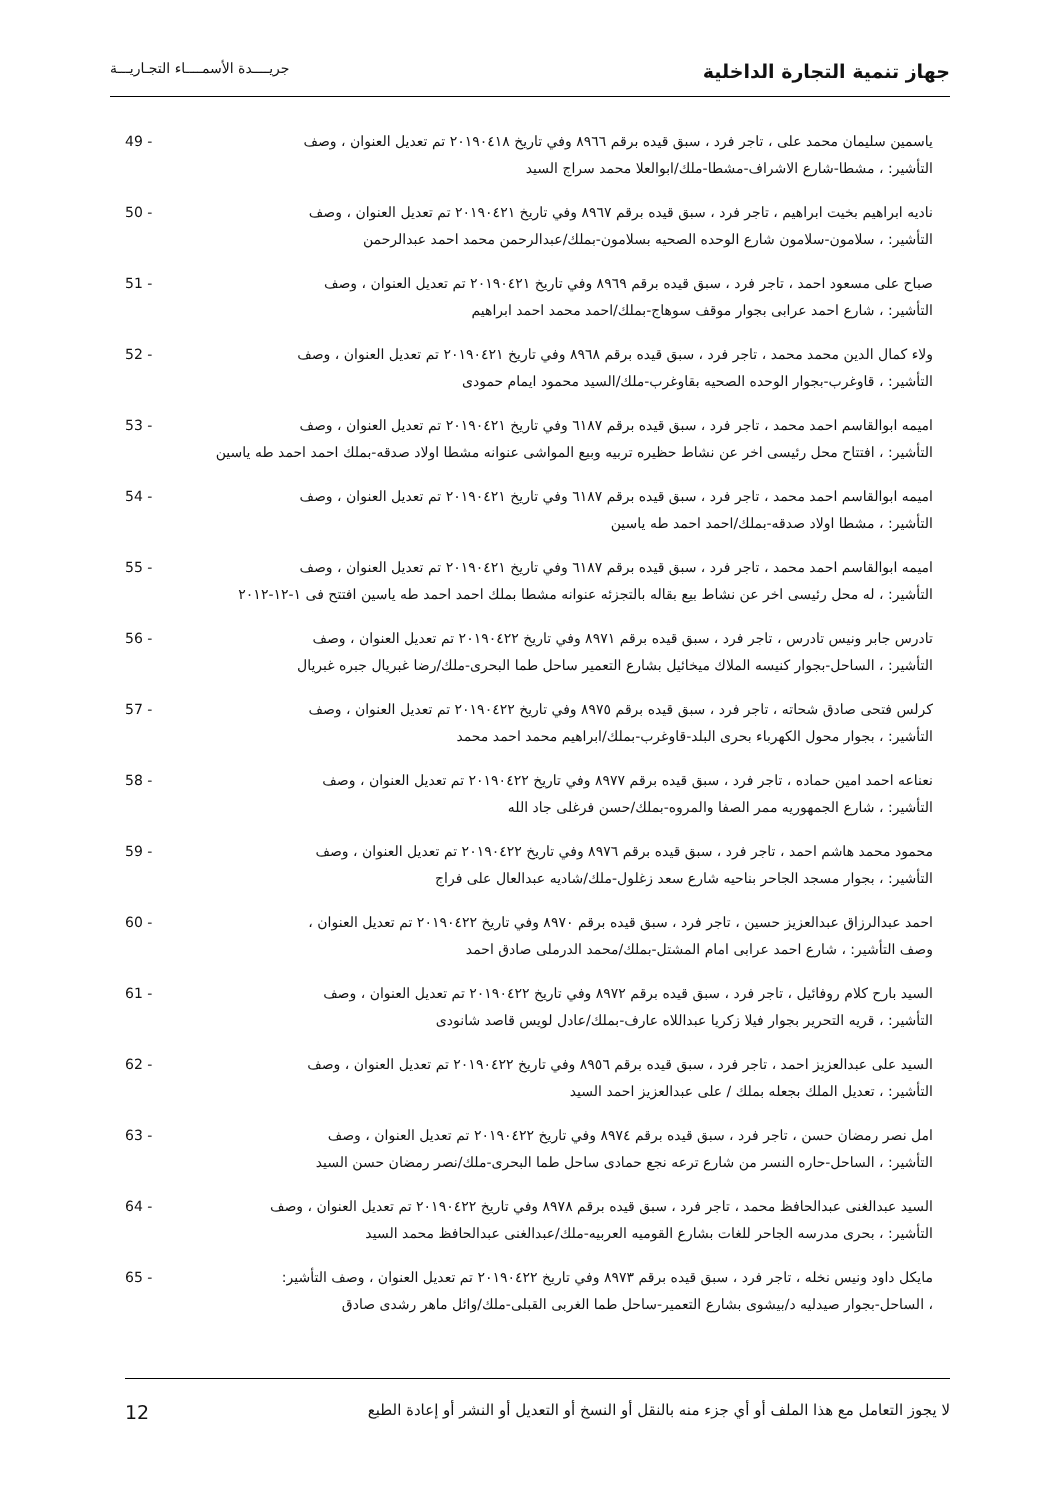جهاز تنمية التجارة الداخلية
جريــــدة الأسمــــاء التجـاريـــة
ياسمين سليمان محمد على ، تاجر فرد ، سبق قيده برقم ٨٩٦٦ وفي تاريخ ٢٠١٩٠٤١٨ تم تعديل العنوان ، وصف 49 -
التأشير: ، مشطا-شارع الاشراف-مشطا-ملك/ابوالعلا محمد سراج السيد
ناديه ابراهيم بخيت ابراهيم ، تاجر فرد ، سبق قيده برقم ٨٩٦٧ وفي تاريخ ٢٠١٩٠٤٢١ تم تعديل العنوان ، وصف 50 -
التأشير: ، سلامون-سلامون شارع الوحده الصحيه بسلامون-بملك/عبدالرحمن محمد احمد عبدالرحمن
صباح على مسعود احمد ، تاجر فرد ، سبق قيده برقم ٨٩٦٩ وفي تاريخ ٢٠١٩٠٤٢١ تم تعديل العنوان ، وصف 51 -
التأشير: ، شارع احمد عرابى بجوار موقف سوهاج-بملك/احمد محمد احمد ابراهيم
ولاء كمال الدين محمد محمد ، تاجر فرد ، سبق قيده برقم ٨٩٦٨ وفي تاريخ ٢٠١٩٠٤٢١ تم تعديل العنوان ، وصف 52 -
التأشير: ، قاوغرب-بجوار الوحده الصحيه بقاوغرب-ملك/السيد محمود ايمام حمودى
اميمه ابوالقاسم احمد محمد ، تاجر فرد ، سبق قيده برقم ٦١٨٧ وفي تاريخ ٢٠١٩٠٤٢١ تم تعديل العنوان ، وصف 53 -
التأشير: ، افتتاح محل رئيسى اخر عن نشاط حظيره تربيه وبيع المواشى عنوانه مشطا اولاد صدقه-بملك احمد احمد طه ياسين
اميمه ابوالقاسم احمد محمد ، تاجر فرد ، سبق قيده برقم ٦١٨٧ وفي تاريخ ٢٠١٩٠٤٢١ تم تعديل العنوان ، وصف 54 -
التأشير: ، مشطا اولاد صدقه-بملك/احمد احمد طه ياسين
اميمه ابوالقاسم احمد محمد ، تاجر فرد ، سبق قيده برقم ٦١٨٧ وفي تاريخ ٢٠١٩٠٤٢١ تم تعديل العنوان ، وصف 55 -
التأشير: ، له محل رئيسى اخر عن نشاط بيع بقاله بالتجزئه عنوانه مشطا بملك احمد احمد طه ياسين افتتح فى ١-١٢-٢٠١٢
تادرس جابر ونيس تادرس ، تاجر فرد ، سبق قيده برقم ٨٩٧١ وفي تاريخ ٢٠١٩٠٤٢٢ تم تعديل العنوان ، وصف 56 -
التأشير: ، الساحل-بجوار كنيسه الملاك ميخائيل بشارع التعمير ساحل طما البحرى-ملك/رضا غبريال جبره غبريال
كرلس فتحى صادق شحاته ، تاجر فرد ، سبق قيده برقم ٨٩٧٥ وفي تاريخ ٢٠١٩٠٤٢٢ تم تعديل العنوان ، وصف 57 -
التأشير: ، بجوار محول الكهرباء بحرى البلد-قاوغرب-بملك/ابراهيم محمد احمد محمد
نعناعه احمد امين حماده ، تاجر فرد ، سبق قيده برقم ٨٩٧٧ وفي تاريخ ٢٠١٩٠٤٢٢ تم تعديل العنوان ، وصف 58 -
التأشير: ، شارع الجمهوريه ممر الصفا والمروه-بملك/حسن فرغلى جاد الله
محمود محمد هاشم احمد ، تاجر فرد ، سبق قيده برقم ٨٩٧٦ وفي تاريخ ٢٠١٩٠٤٢٢ تم تعديل العنوان ، وصف 59 -
التأشير: ، بجوار مسجد الجاحر بناحيه شارع سعد زغلول-ملك/شاديه عبدالعال على فراج
احمد عبدالرزاق عبدالعزيز حسين ، تاجر فرد ، سبق قيده برقم ٨٩٧٠ وفي تاريخ ٢٠١٩٠٤٢٢ تم تعديل العنوان ، 60 -
وصف التأشير: ، شارع احمد عرابى امام المشتل-بملك/محمد الدرملى صادق احمد
السيد بارح كلام روفائيل ، تاجر فرد ، سبق قيده برقم ٨٩٧٢ وفي تاريخ ٢٠١٩٠٤٢٢ تم تعديل العنوان ، وصف 61 -
التأشير: ، قريه التحرير بجوار فيلا زكريا عبداللاه عارف-بملك/عادل لويس قاصد شانودى
السيد على عبدالعزيز احمد ، تاجر فرد ، سبق قيده برقم ٨٩٥٦ وفي تاريخ ٢٠١٩٠٤٢٢ تم تعديل العنوان ، وصف 62 -
التأشير: ، تعديل الملك بجعله بملك / على عبدالعزيز احمد السيد
امل نصر رمضان حسن ، تاجر فرد ، سبق قيده برقم ٨٩٧٤ وفي تاريخ ٢٠١٩٠٤٢٢ تم تعديل العنوان ، وصف 63 -
التأشير: ، الساحل-حاره النسر من شارع ترعه نجع حمادى ساحل طما البحرى-ملك/نصر رمضان حسن السيد
السيد عبدالغنى عبدالحافظ محمد ، تاجر فرد ، سبق قيده برقم ٨٩٧٨ وفي تاريخ ٢٠١٩٠٤٢٢ تم تعديل العنوان ، وصف 64 -
التأشير: ، بحرى مدرسه الجاحر للغات بشارع القوميه العربيه-ملك/عبدالغنى عبدالحافظ محمد السيد
مايكل داود ونيس نخله ، تاجر فرد ، سبق قيده برقم ٨٩٧٣ وفي تاريخ ٢٠١٩٠٤٢٢ تم تعديل العنوان ، وصف التأشير: 65 -
، الساحل-بجوار صيدليه د/بيشوى بشارع التعمير-ساحل طما الغربى القبلى-ملك/وائل ماهر رشدى صادق
لا يجوز التعامل مع هذا الملف أو أي جزء منه بالنقل أو النسخ أو التعديل أو النشر أو إعادة الطبع
12